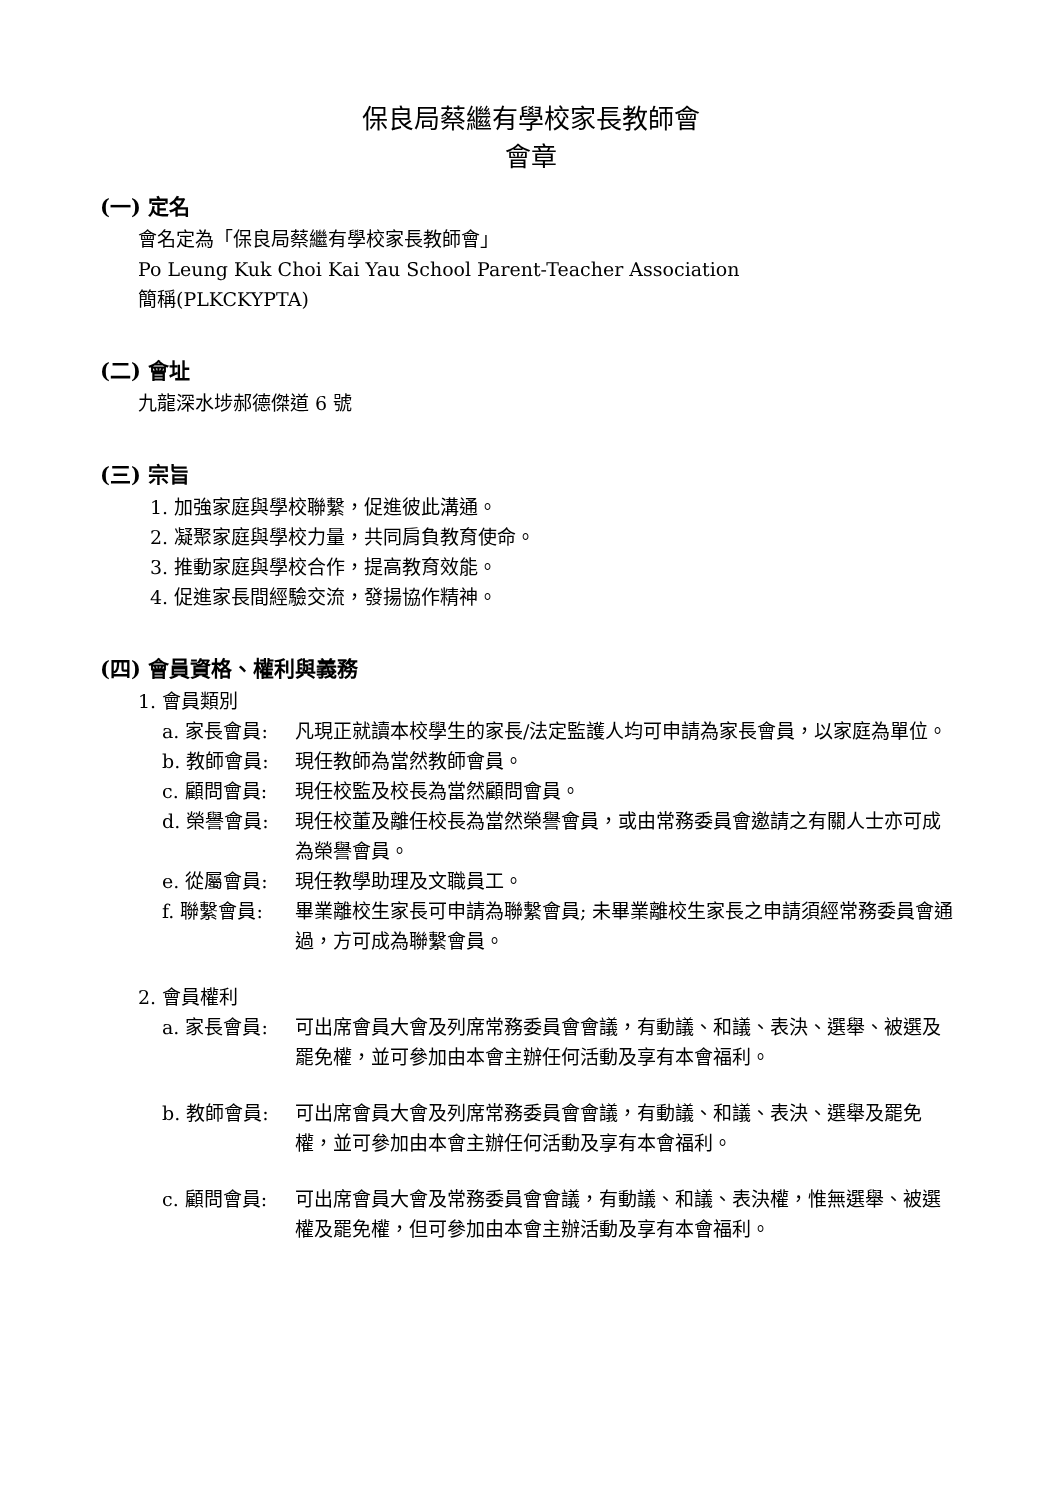保良局蔡繼有學校家長教師會
會章
(一) 定名
會名定為「保良局蔡繼有學校家長教師會」
Po Leung Kuk Choi Kai Yau School Parent-Teacher Association
簡稱(PLKCKYPTA)
(二) 會址
九龍深水埗郝德傑道 6 號
(三) 宗旨
1. 加強家庭與學校聯繫，促進彼此溝通。
2. 凝聚家庭與學校力量，共同肩負教育使命。
3. 推動家庭與學校合作，提高教育效能。
4. 促進家長間經驗交流，發揚協作精神。
(四) 會員資格、權利與義務
1. 會員類別
a. 家長會員: 凡現正就讀本校學生的家長/法定監護人均可申請為家長會員，以家庭為單位。
b. 教師會員: 現任教師為當然教師會員。
c. 顧問會員: 現任校監及校長為當然顧問會員。
d. 榮譽會員: 現任校董及離任校長為當然榮譽會員，或由常務委員會邀請之有關人士亦可成為榮譽會員。
e. 從屬會員: 現任教學助理及文職員工。
f. 聯繫會員: 畢業離校生家長可申請為聯繫會員; 未畢業離校生家長之申請須經常務委員會通過，方可成為聯繫會員。
2. 會員權利
a. 家長會員: 可出席會員大會及列席常務委員會會議，有動議、和議、表決、選舉、被選及罷免權，並可參加由本會主辦任何活動及享有本會福利。
b. 教師會員: 可出席會員大會及列席常務委員會會議，有動議、和議、表決、選舉及罷免權，並可參加由本會主辦任何活動及享有本會福利。
c. 顧問會員: 可出席會員大會及常務委員會會議，有動議、和議、表決權，惟無選舉、被選權及罷免權，但可參加由本會主辦活動及享有本會福利。